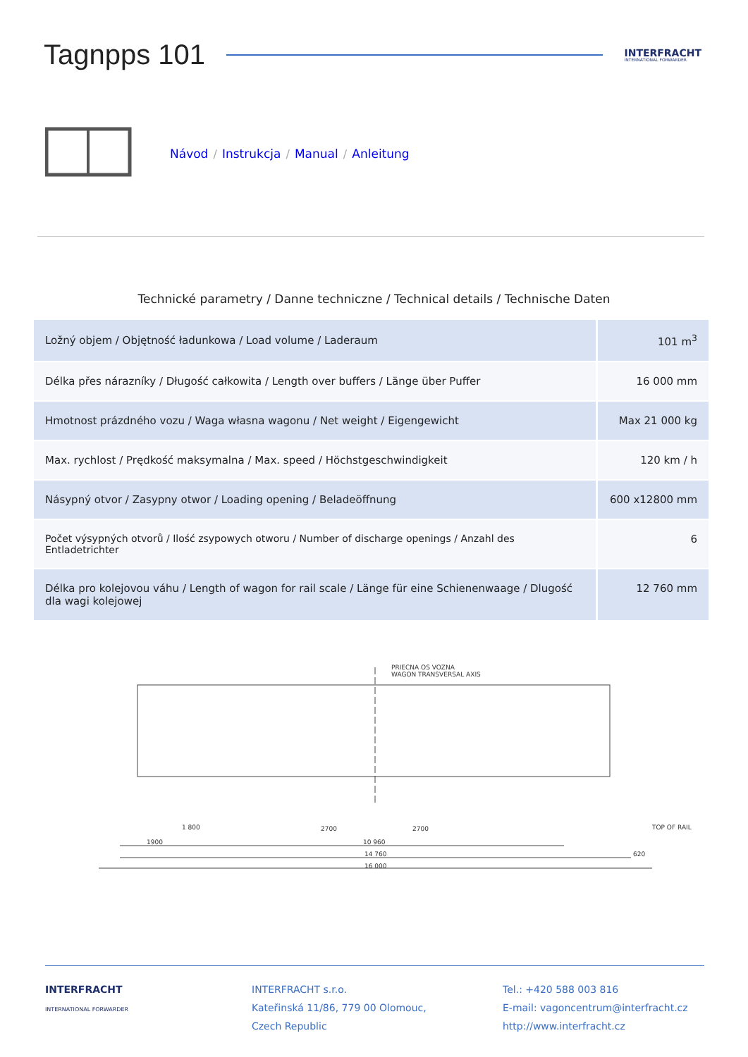Tagnpps 101
INTERFRACHT
INTERNATIONAL FORWARDER
Návod / Instrukcja / Manual / Anleitung
Technické parametry / Danne techniczne / Technical details / Technische Daten
| Ložný objem / Objętność ładunkowa / Load volume / Laderaum | 101 m<sup>3</sup> |
| Délka přes nárazníky / Długość całkowita / Length over buffers / Länge über Puffer | 16 000 mm |
| Hmotnost prázdného vozu / Waga własna wagonu / Net weight / Eigengewicht | Max 21 000 kg |
| Max. rychlost / Prędkość maksymalna / Max. speed / Höchstgeschwindigkeit | 120 km / h |
| Násypný otvor / Zasypny otwor / Loading opening / Beladeöffnung | 600 x12800 mm |
| Počet výsypných otvorů / Ilość zsypowych otworu / Number of discharge openings / Anzahl des Entladetrichter | 6 |
| Délka pro kolejovou váhu / Length of wagon for rail scale / Länge für eine Schienenwaage / Dlugość dla wagi kolejowej | 12 760 mm |
PRIECNA OS VOZNA
WAGON TRANSVERSAL AXIS
1 800
2700
2700
1900
10 960
14 760
620
16 000
TOP OF RAIL
INTERFRACHT
INTERNATIONAL FORWARDER
INTERFRACHT s.r.o.
Kateřinská 11/86, 779 00 Olomouc,
Czech Republic
Tel.: +420 588 003 816
E-mail: vagoncentrum@interfracht.cz
http://www.interfracht.cz